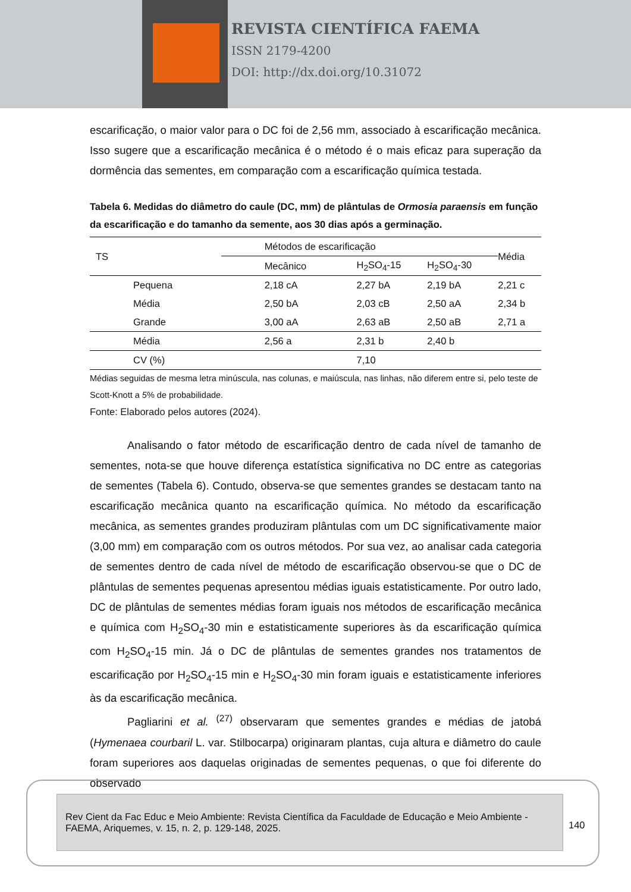REVISTA CIENTÍFICA FAEMA
ISSN 2179-4200
DOI: http://dx.doi.org/10.31072
escarificação, o maior valor para o DC foi de 2,56 mm, associado à escarificação mecânica. Isso sugere que a escarificação mecânica é o método é o mais eficaz para superação da dormência das sementes, em comparação com a escarificação química testada.
Tabela 6. Medidas do diâmetro do caule (DC, mm) de plântulas de Ormosia paraensis em função da escarificação e do tamanho da semente, aos 30 dias após a germinação.
| TS | Métodos de escarificação | | | Média |
| --- | --- | --- | --- | --- |
| | Mecânico | H<sub>2</sub>SO<sub>4</sub>-15 | H<sub>2</sub>SO<sub>4</sub>-30 | |
| Pequena | 2,18 cA | 2,27 bA | 2,19 bA | 2,21 c |
| Média | 2,50 bA | 2,03 cB | 2,50 aA | 2,34 b |
| Grande | 3,00 aA | 2,63 aB | 2,50 aB | 2,71 a |
| Média | 2,56 a | 2,31 b | 2,40 b | |
| CV (%) | | 7,10 | | |
Médias seguidas de mesma letra minúscula, nas colunas, e maiúscula, nas linhas, não diferem entre si, pelo teste de Scott-Knott a 5% de probabilidade.
Fonte: Elaborado pelos autores (2024).
Analisando o fator método de escarificação dentro de cada nível de tamanho de sementes, nota-se que houve diferença estatística significativa no DC entre as categorias de sementes (Tabela 6). Contudo, observa-se que sementes grandes se destacam tanto na escarificação mecânica quanto na escarificação química. No método da escarificação mecânica, as sementes grandes produziram plântulas com um DC significativamente maior (3,00 mm) em comparação com os outros métodos. Por sua vez, ao analisar cada categoria de sementes dentro de cada nível de método de escarificação observou-se que o DC de plântulas de sementes pequenas apresentou médias iguais estatisticamente. Por outro lado, DC de plântulas de sementes médias foram iguais nos métodos de escarificação mecânica e química com H<sub>2</sub>SO<sub>4</sub>-30 min e estatisticamente superiores às da escarificação química com H<sub>2</sub>SO<sub>4</sub>-15 min. Já o DC de plântulas de sementes grandes nos tratamentos de escarificação por H<sub>2</sub>SO<sub>4</sub>-15 min e H<sub>2</sub>SO<sub>4</sub>-30 min foram iguais e estatisticamente inferiores às da escarificação mecânica.
Pagliarini et al. <sup>(27)</sup> observaram que sementes grandes e médias de jatobá (Hymenaea courbaril L. var. Stilbocarpa) originaram plantas, cuja altura e diâmetro do caule foram superiores aos daquelas originadas de sementes pequenas, o que foi diferente do observado
Rev Cient da Fac Educ e Meio Ambiente: Revista Científica da Faculdade de Educação e Meio Ambiente - FAEMA, Ariquemes, v. 15, n. 2, p. 129-148, 2025.
140